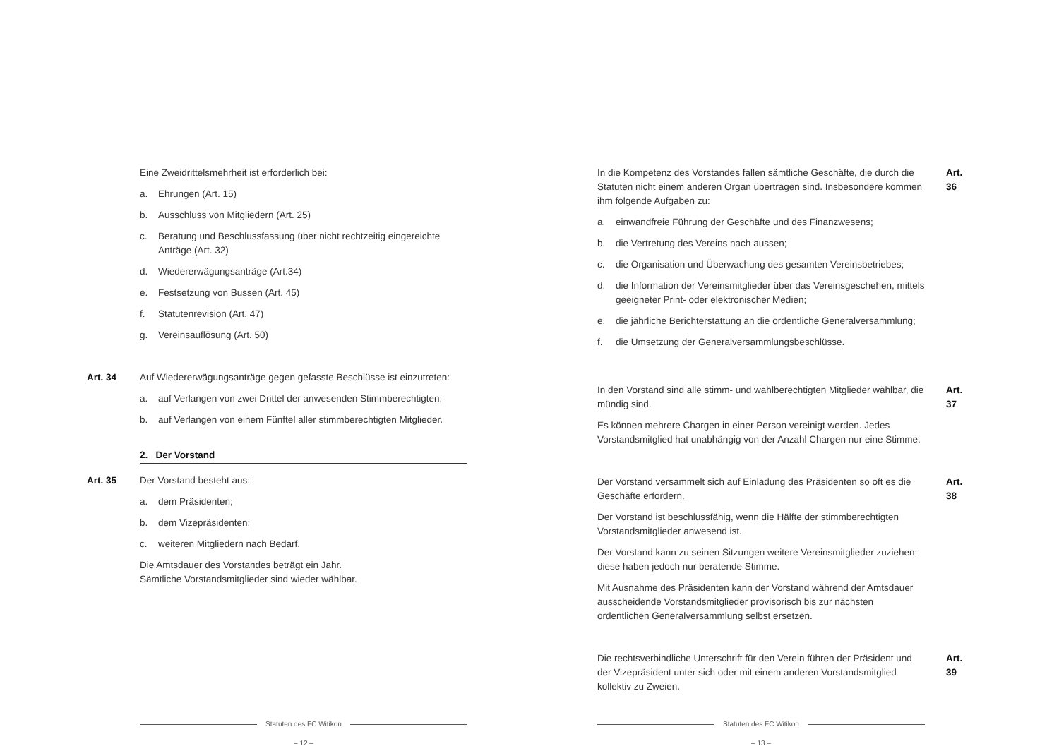Eine Zweidrittelsmehrheit ist erforderlich bei:
a. Ehrungen (Art. 15)
b. Ausschluss von Mitgliedern (Art. 25)
c. Beratung und Beschlussfassung über nicht rechtzeitig eingereichte Anträge (Art. 32)
d. Wiedererwägungsanträge (Art.34)
e. Festsetzung von Bussen (Art. 45)
f. Statutenrevision (Art. 47)
g. Vereinsauflösung (Art. 50)
Art. 34
Auf Wiedererwägungsanträge gegen gefasste Beschlüsse ist einzutreten:
a. auf Verlangen von zwei Drittel der anwesenden Stimmberechtigten;
b. auf Verlangen von einem Fünftel aller stimmberechtigten Mitglieder.
2. Der Vorstand
Art. 35
Der Vorstand besteht aus:
a. dem Präsidenten;
b. dem Vizepräsidenten;
c. weiteren Mitgliedern nach Bedarf.
Die Amtsdauer des Vorstandes beträgt ein Jahr.
Sämtliche Vorstandsmitglieder sind wieder wählbar.
Statuten des FC Witikon
– 12 –
Art. 36
In die Kompetenz des Vorstandes fallen sämtliche Geschäfte, die durch die Statuten nicht einem anderen Organ übertragen sind. Insbesondere kommen ihm folgende Aufgaben zu:
a. einwandfreie Führung der Geschäfte und des Finanzwesens;
b. die Vertretung des Vereins nach aussen;
c. die Organisation und Überwachung des gesamten Vereinsbetriebes;
d. die Information der Vereinsmitglieder über das Vereinsgeschehen, mittels geeigneter Print- oder elektronischer Medien;
e. die jährliche Berichterstattung an die ordentliche Generalversammlung;
f. die Umsetzung der Generalversammlungsbeschlüsse.
Art. 37
In den Vorstand sind alle stimm- und wahlberechtigten Mitglieder wählbar, die mündig sind.
Es können mehrere Chargen in einer Person vereinigt werden. Jedes Vorstandsmitglied hat unabhängig von der Anzahl Chargen nur eine Stimme.
Art. 38
Der Vorstand versammelt sich auf Einladung des Präsidenten so oft es die Geschäfte erfordern.
Der Vorstand ist beschlussfähig, wenn die Hälfte der stimmberechtigten Vorstandsmitglieder anwesend ist.
Der Vorstand kann zu seinen Sitzungen weitere Vereinsmitglieder zuziehen; diese haben jedoch nur beratende Stimme.
Mit Ausnahme des Präsidenten kann der Vorstand während der Amtsdauer ausscheidende Vorstandsmitglieder provisorisch bis zur nächsten ordentlichen Generalversammlung selbst ersetzen.
Art. 39
Die rechtsverbindliche Unterschrift für den Verein führen der Präsident und der Vizepräsident unter sich oder mit einem anderen Vorstandsmitglied kollektiv zu Zweien.
Statuten des FC Witikon
– 13 –